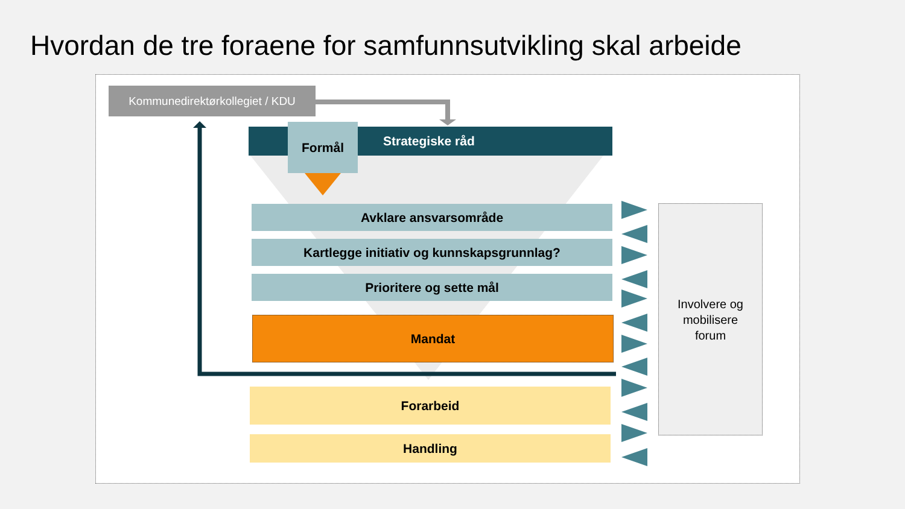Hvordan de tre foraene for samfunnsutvikling skal arbeide
Kommunedirektørkollegiet / KDU
Strategiske råd Formål
Avklare ansvarsområde
Kartlegge initiativ og kunnskapsgrunnlag?
Prioritere og sette mål
Mandat
Forarbeid
Handling
Involvere og
mobilisere
forum